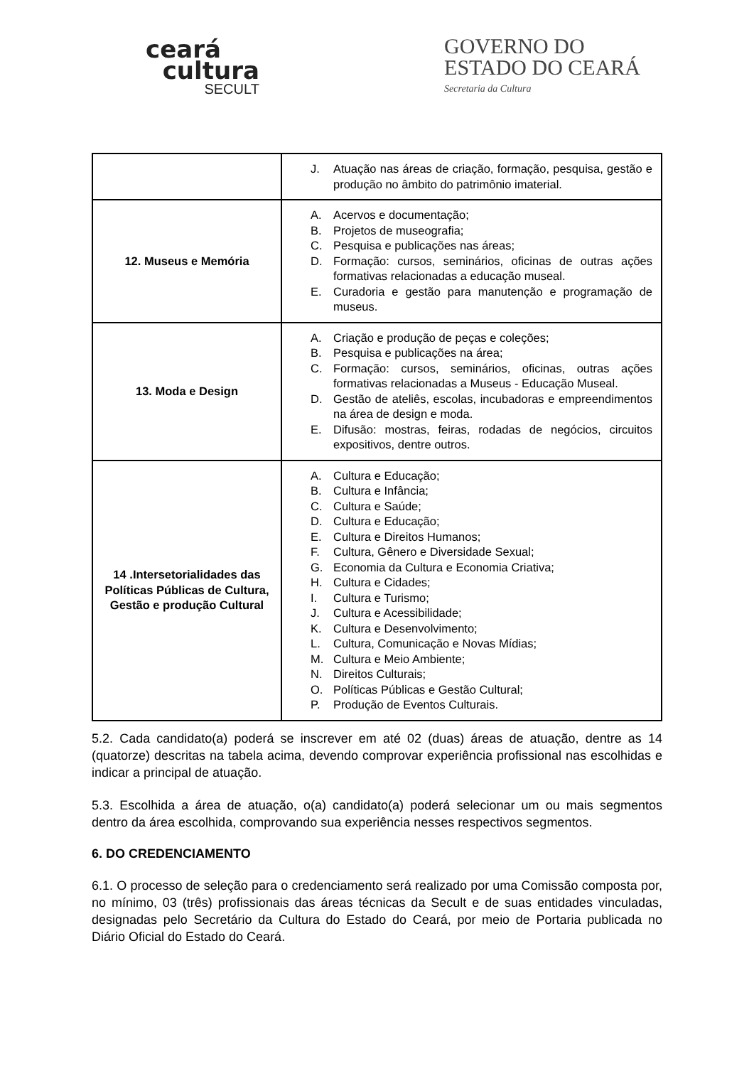ceará
cultura
SECULT
GOVERNO DO
ESTADO DO CEARÁ
Secretaria da Cultura
| | J. Atuação nas áreas de criação, formação, pesquisa, gestão e produção no âmbito do patrimônio imaterial. |
| 12. Museus e Memória | A. Acervos e documentação; B. Projetos de museografia; C. Pesquisa e publicações nas áreas; D. Formação: cursos, seminários, oficinas de outras ações formativas relacionadas a educação museal. E. Curadoria e gestão para manutenção e programação de museus. |
| 13. Moda e Design | A. Criação e produção de peças e coleções; B. Pesquisa e publicações na área; C. Formação: cursos, seminários, oficinas, outras ações formativas relacionadas a Museus - Educação Museal. D. Gestão de ateliês, escolas, incubadoras e empreendimentos na área de design e moda. E. Difusão: mostras, feiras, rodadas de negócios, circuitos expositivos, dentre outros. |
| 14 .Intersetorialidades das Políticas Públicas de Cultura, Gestão e produção Cultural | A. Cultura e Educação; B. Cultura e Infância; C. Cultura e Saúde; D. Cultura e Educação; E. Cultura e Direitos Humanos; F. Cultura, Gênero e Diversidade Sexual; G. Economia da Cultura e Economia Criativa; H. Cultura e Cidades; I. Cultura e Turismo; J. Cultura e Acessibilidade; K. Cultura e Desenvolvimento; L. Cultura, Comunicação e Novas Mídias; M. Cultura e Meio Ambiente; N. Direitos Culturais; O. Políticas Públicas e Gestão Cultural; P. Produção de Eventos Culturais. |
5.2. Cada candidato(a) poderá se inscrever em até 02 (duas) áreas de atuação, dentre as 14 (quatorze) descritas na tabela acima, devendo comprovar experiência profissional nas escolhidas e indicar a principal de atuação.
5.3. Escolhida a área de atuação, o(a) candidato(a) poderá selecionar um ou mais segmentos dentro da área escolhida, comprovando sua experiência nesses respectivos segmentos.
6. DO CREDENCIAMENTO
6.1. O processo de seleção para o credenciamento será realizado por uma Comissão composta por, no mínimo, 03 (três) profissionais das áreas técnicas da Secult e de suas entidades vinculadas, designadas pelo Secretário da Cultura do Estado do Ceará, por meio de Portaria publicada no Diário Oficial do Estado do Ceará.